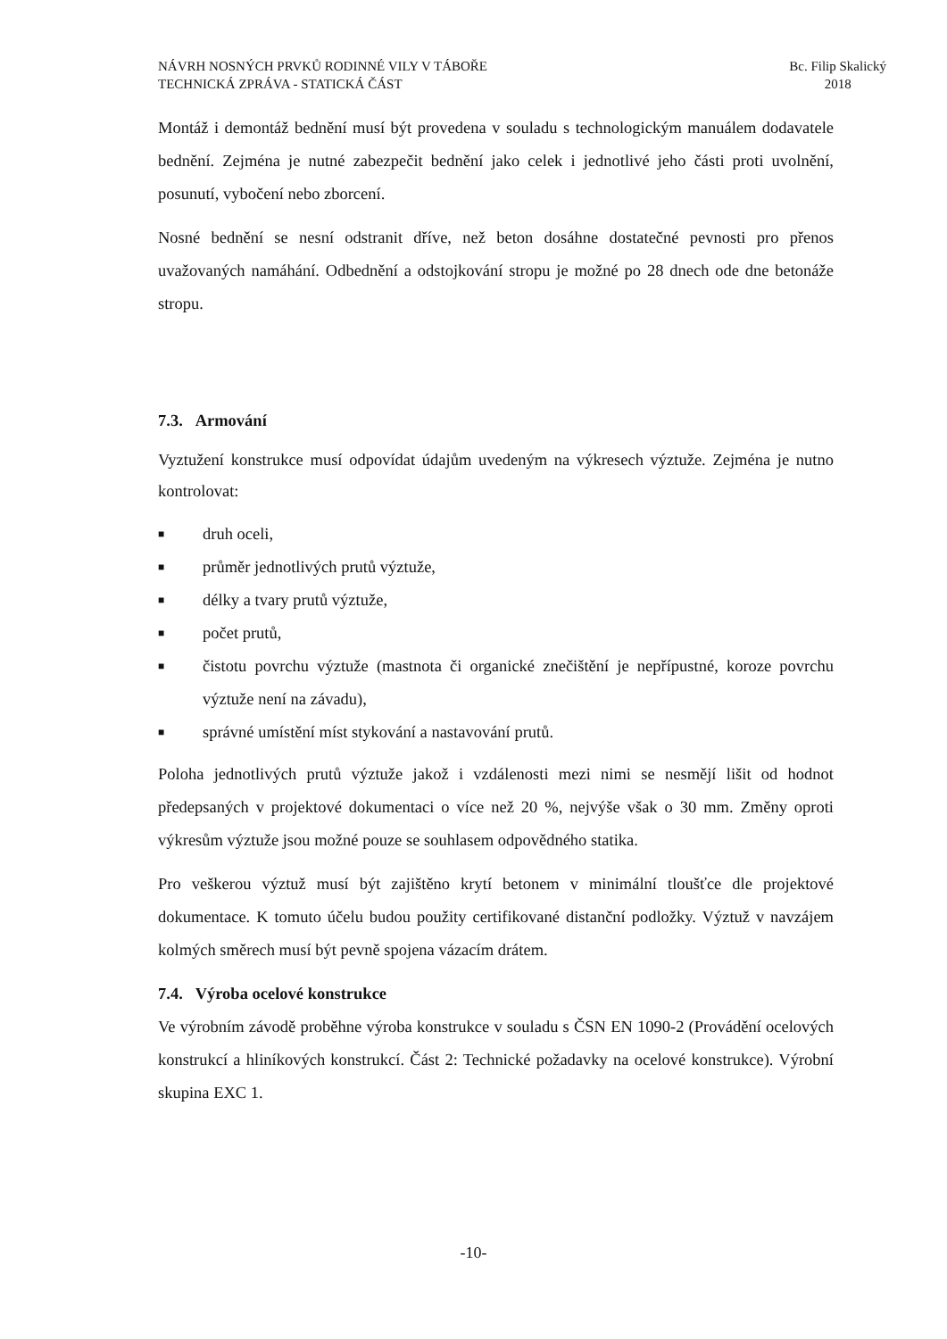NÁVRH NOSNÝCH PRVKŮ RODINNÉ VILY V TÁBOŘE
TECHNICKÁ ZPRÁVA - STATICKÁ ČÁST
Bc. Filip Skalický
2018
Montáž i demontáž bednění musí být provedena v souladu s technologickým manuálem dodavatele bednění. Zejména je nutné zabezpečit bednění jako celek i jednotlivé jeho části proti uvolnění, posunutí, vybočení nebo zborcení.
Nosné bednění se nesní odstranit dříve, než beton dosáhne dostatečné pevnosti pro přenos uvažovaných namáhání. Odbednění a odstojkování stropu je možné po 28 dnech ode dne betonáže stropu.
7.3. Armování
Vyztužení konstrukce musí odpovídat údajům uvedeným na výkresech výztuže. Zejména je nutno kontrolovat:
■ druh oceli,
■ průměr jednotlivých prutů výztuže,
■ délky a tvary prutů výztuže,
■ počet prutů,
■ čistotu povrchu výztuže (mastnota či organické znečištění je nepřípustné, koroze povrchu výztuže není na závadu),
■ správné umístění míst stykování a nastavování prutů.
Poloha jednotlivých prutů výztuže jakož i vzdálenosti mezi nimi se nesmějí lišit od hodnot předepsaných v projektové dokumentaci o více než 20 %, nejvýše však o 30 mm. Změny oproti výkresům výztuže jsou možné pouze se souhlasem odpovědného statika.
Pro veškerou výztuž musí být zajištěno krytí betonem v minimální tloušťce dle projektové dokumentace. K tomuto účelu budou použity certifikované distanční podložky. Výztuž v navzájem kolmých směrech musí být pevně spojena vázacím drátem.
7.4. Výroba ocelové konstrukce
Ve výrobním závodě proběhne výroba konstrukce v souladu s ČSN EN 1090-2 (Provádění ocelových konstrukcí a hliníkových konstrukcí. Část 2: Technické požadavky na ocelové konstrukce). Výrobní skupina EXC 1.
-10-